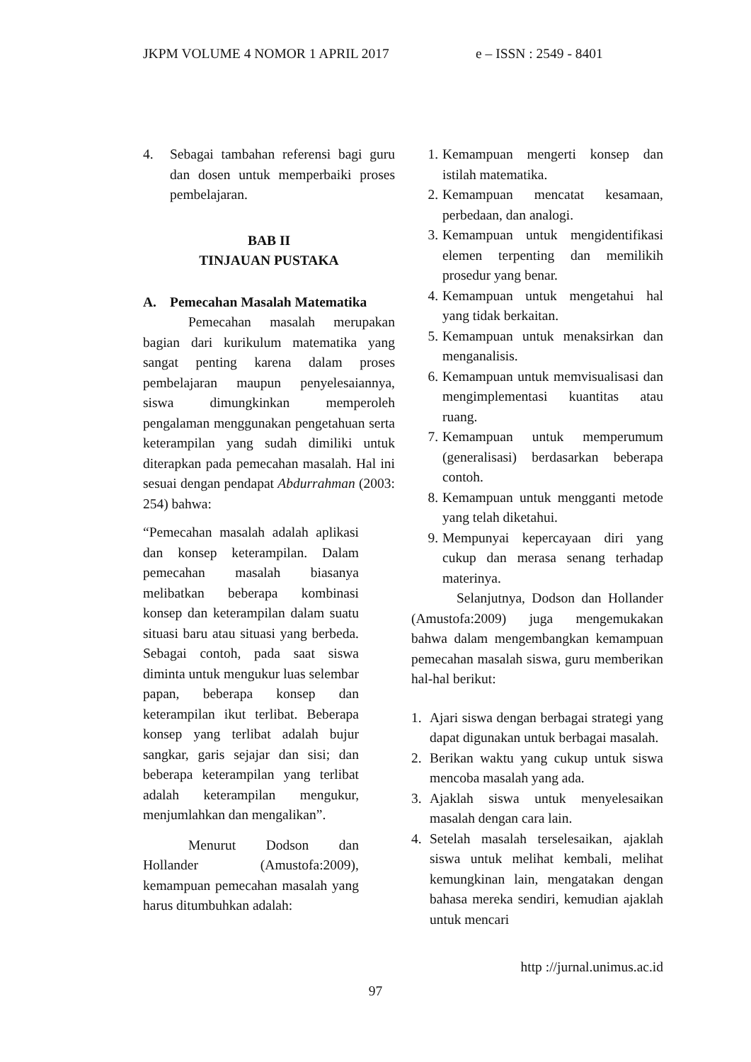JKPM VOLUME 4 NOMOR 1 APRIL 2017 e – ISSN : 2549 - 8401
4. Sebagai tambahan referensi bagi guru dan dosen untuk memperbaiki proses pembelajaran.
BAB II
TINJAUAN PUSTAKA
A. Pemecahan Masalah Matematika
Pemecahan masalah merupakan bagian dari kurikulum matematika yang sangat penting karena dalam proses pembelajaran maupun penyelesaiannya, siswa dimungkinkan memperoleh pengalaman menggunakan pengetahuan serta keterampilan yang sudah dimiliki untuk diterapkan pada pemecahan masalah. Hal ini sesuai dengan pendapat Abdurrahman (2003: 254) bahwa:
“Pemecahan masalah adalah aplikasi dan konsep keterampilan. Dalam pemecahan masalah biasanya melibatkan beberapa kombinasi konsep dan keterampilan dalam suatu situasi baru atau situasi yang berbeda. Sebagai contoh, pada saat siswa diminta untuk mengukur luas selembar papan, beberapa konsep dan keterampilan ikut terlibat. Beberapa konsep yang terlibat adalah bujur sangkar, garis sejajar dan sisi; dan beberapa keterampilan yang terlibat adalah keterampilan mengukur, menjumlahkan dan mengalikan”.
Menurut Dodson dan Hollander (Amustofa:2009), kemampuan pemecahan masalah yang harus ditumbuhkan adalah:
1. Kemampuan mengerti konsep dan istilah matematika.
2. Kemampuan mencatat kesamaan, perbedaan, dan analogi.
3. Kemampuan untuk mengidentifikasi elemen terpenting dan memilikih prosedur yang benar.
4. Kemampuan untuk mengetahui hal yang tidak berkaitan.
5. Kemampuan untuk menaksirkan dan menganalisis.
6. Kemampuan untuk memvisualisasi dan mengimplementasi kuantitas atau ruang.
7. Kemampuan untuk memperumum (generalisasi) berdasarkan beberapa contoh.
8. Kemampuan untuk mengganti metode yang telah diketahui.
9. Mempunyai kepercayaan diri yang cukup dan merasa senang terhadap materinya.
Selanjutnya, Dodson dan Hollander (Amustofa:2009) juga mengemukakan bahwa dalam mengembangkan kemampuan pemecahan masalah siswa, guru memberikan hal-hal berikut:
1. Ajari siswa dengan berbagai strategi yang dapat digunakan untuk berbagai masalah.
2. Berikan waktu yang cukup untuk siswa mencoba masalah yang ada.
3. Ajaklah siswa untuk menyelesaikan masalah dengan cara lain.
4. Setelah masalah terselesaikan, ajaklah siswa untuk melihat kembali, melihat kemungkinan lain, mengatakan dengan bahasa mereka sendiri, kemudian ajaklah untuk mencari
http ://jurnal.unimus.ac.id
97